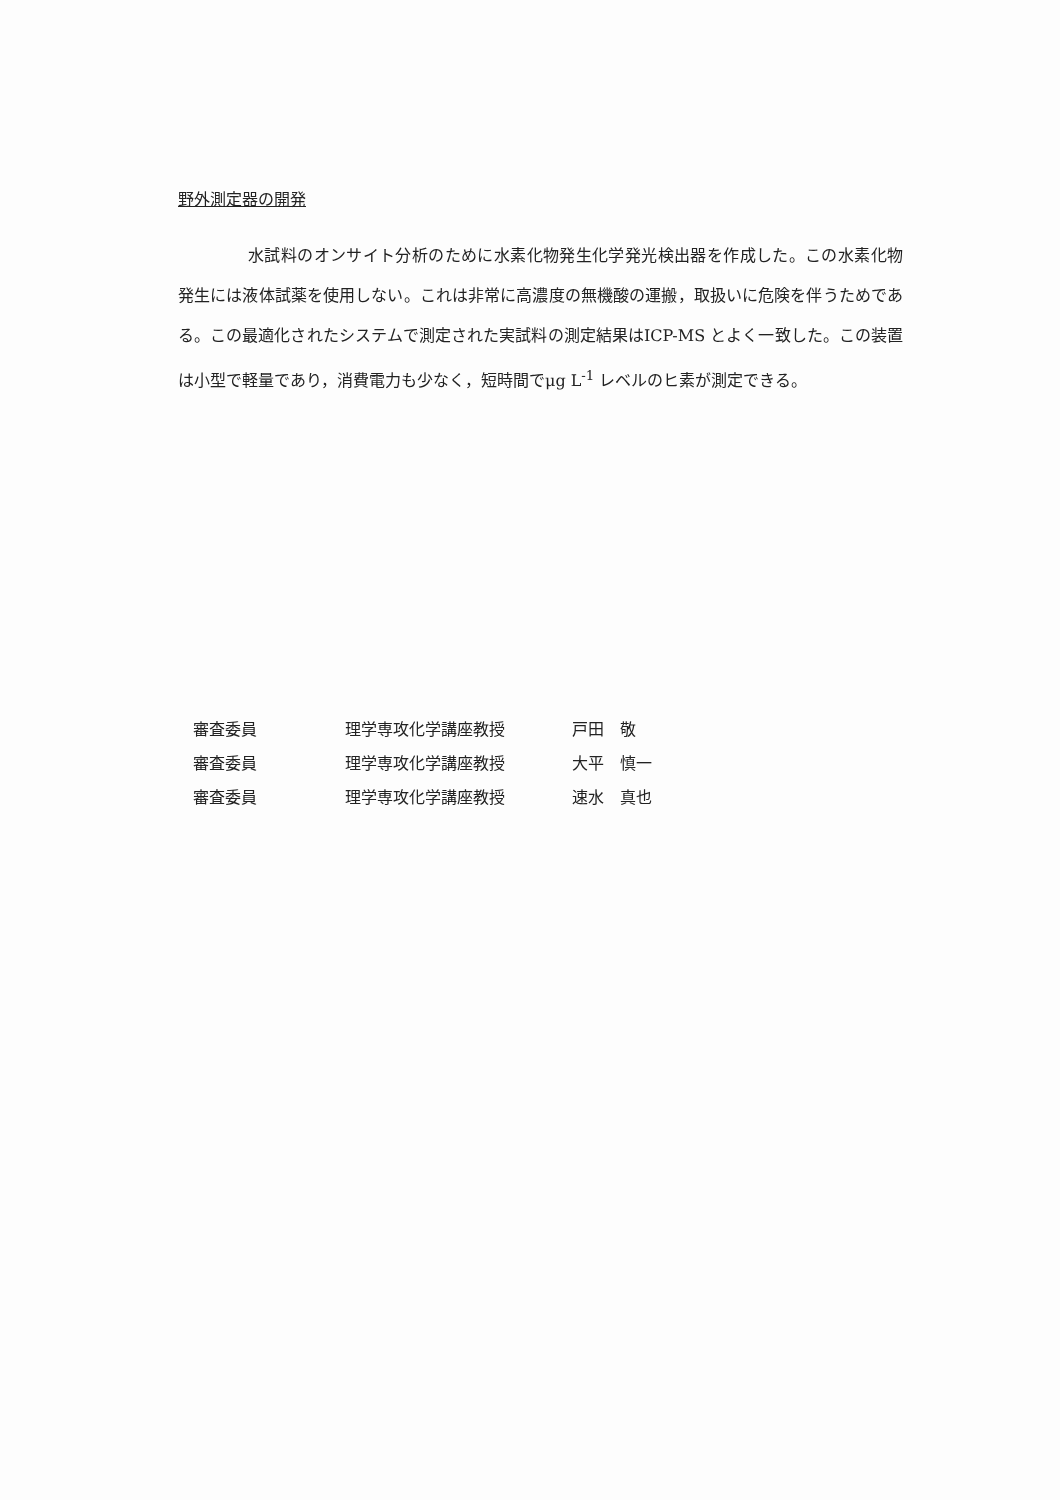野外測定器の開発
水試料のオンサイト分析のために水素化物発生化学発光検出器を作成した。この水素化物発生には液体試薬を使用しない。これは非常に高濃度の無機酸の運搬，取扱いに危険を伴うためである。この最適化されたシステムで測定された実試料の測定結果はICP-MS とよく一致した。この装置は小型で軽量であり，消費電力も少なく，短時間でμg L<sup>-1</sup> レベルのヒ素が測定できる。
| 審査委員 | 理学専攻化学講座教授 | 戸田 敬 |
| 審査委員 | 理学専攻化学講座教授 | 大平 慎一 |
| 審査委員 | 理学専攻化学講座教授 | 速水 真也 |